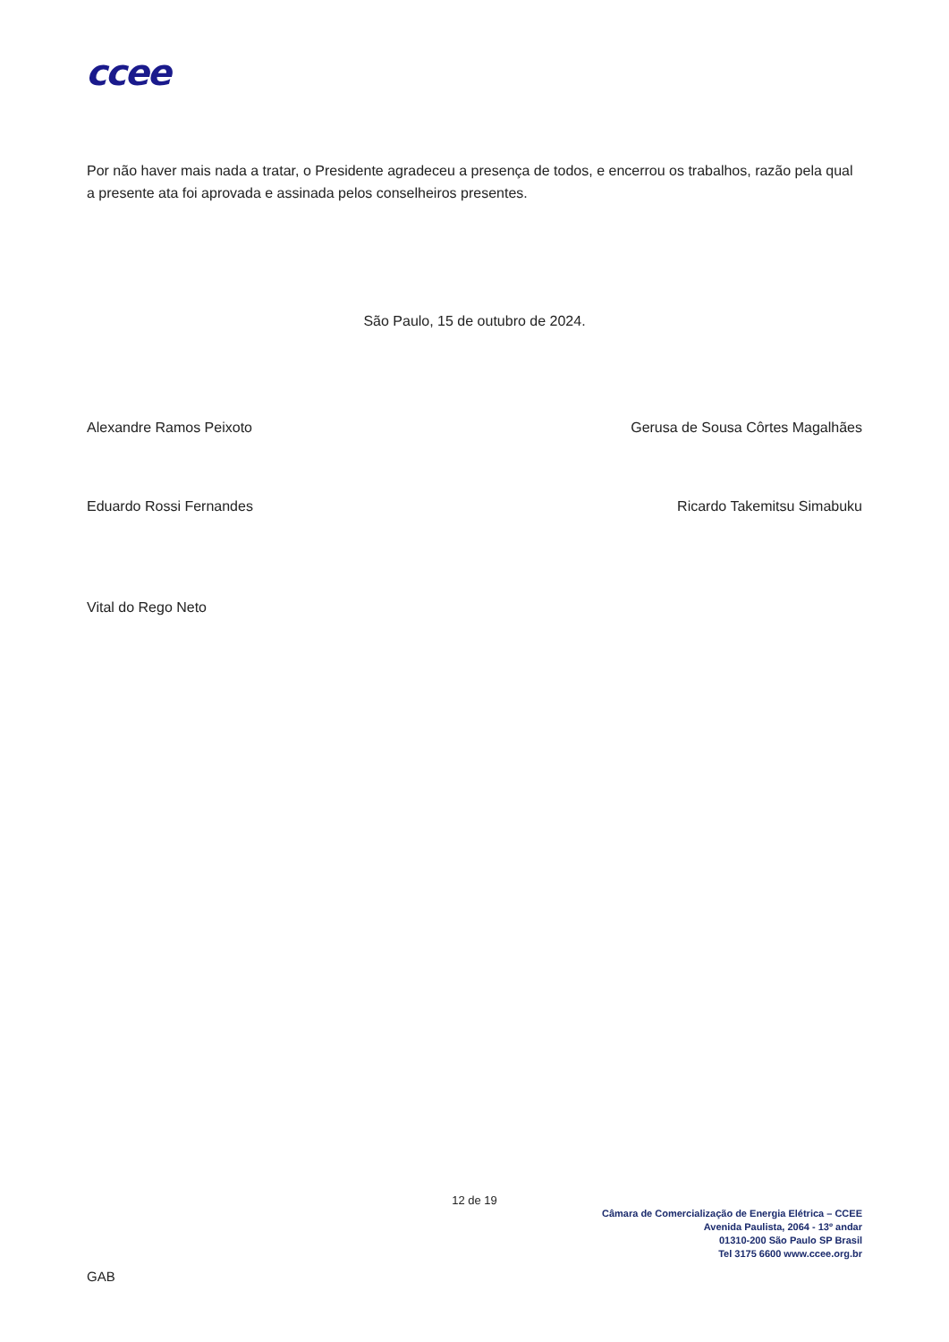ccee
Por não haver mais nada a tratar, o Presidente agradeceu a presença de todos, e encerrou os trabalhos, razão pela qual a presente ata foi aprovada e assinada pelos conselheiros presentes.
São Paulo, 15 de outubro de 2024.
Alexandre Ramos Peixoto Gerusa de Sousa Côrtes Magalhães
Eduardo Rossi Fernandes Ricardo Takemitsu Simabuku
Vital do Rego Neto
12 de 19
Câmara de Comercialização de Energia Elétrica – CCEE
Avenida Paulista, 2064 - 13º andar
01310-200 São Paulo SP Brasil
Tel 3175 6600 www.ccee.org.br
GAB